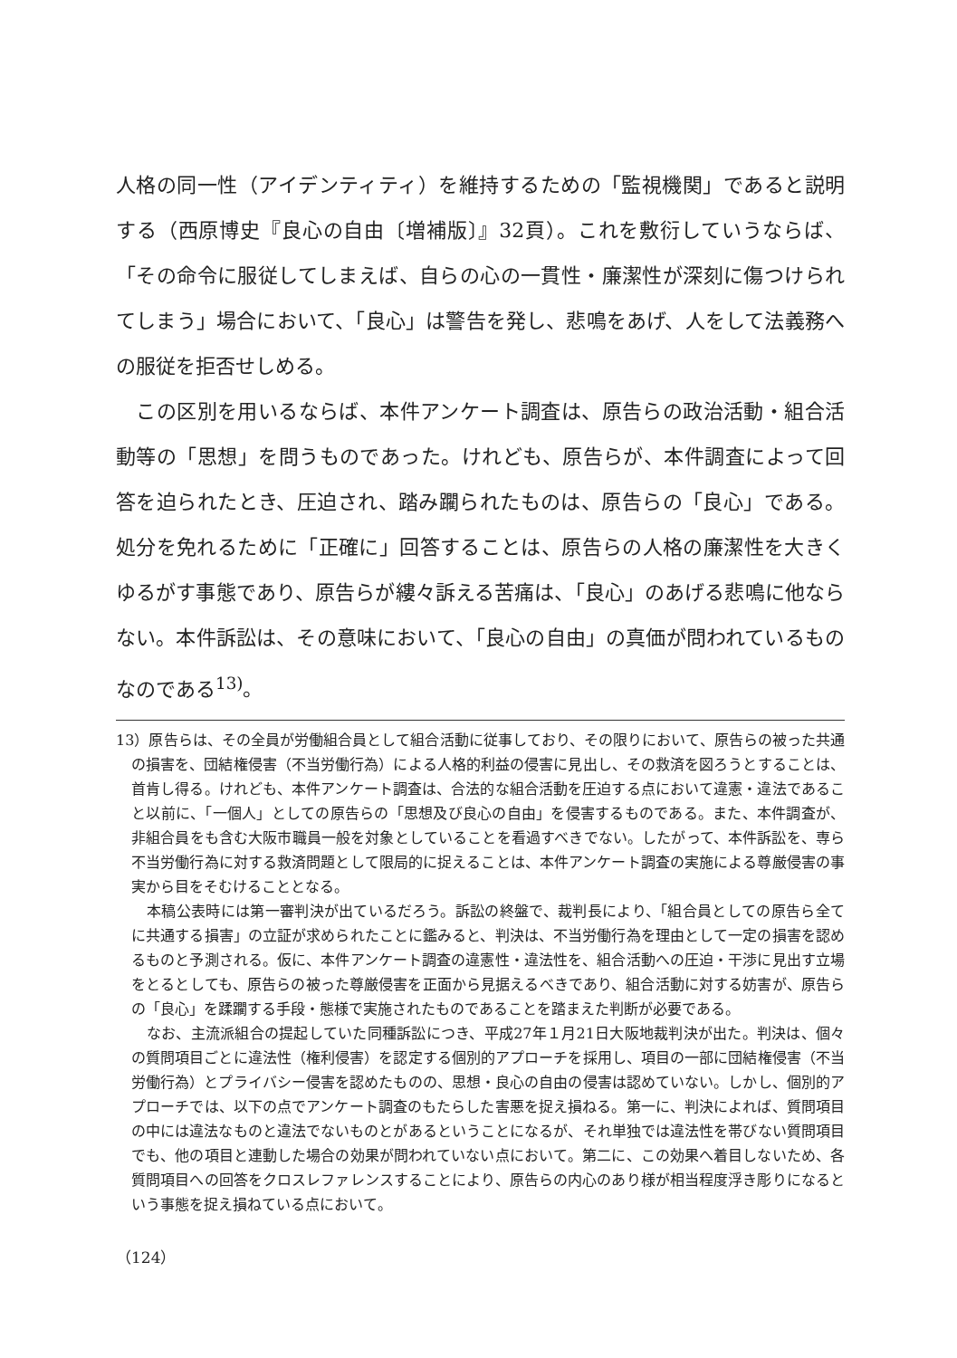人格の同一性（アイデンティティ）を維持するための「監視機関」であると説明する（西原博史『良心の自由〔増補版〕』32頁）。これを敷衍していうならば、「その命令に服従してしまえば、自らの心の一貫性・廉潔性が深刻に傷つけられてしまう」場合において、「良心」は警告を発し、悲鳴をあげ、人をして法義務への服従を拒否せしめる。
　この区別を用いるならば、本件アンケート調査は、原告らの政治活動・組合活動等の「思想」を問うものであった。けれども、原告らが、本件調査によって回答を迫られたとき、圧迫され、踏み躙られたものは、原告らの「良心」である。処分を免れるために「正確に」回答することは、原告らの人格の廉潔性を大きくゆるがす事態であり、原告らが縷々訴える苦痛は、「良心」のあげる悲鳴に他ならない。本件訴訟は、その意味において、「良心の自由」の真価が問われているものなのである<sup>13)</sup>。
13）原告らは、その全員が労働組合員として組合活動に従事しており、その限りにおいて、原告らの被った共通の損害を、団結権侵害（不当労働行為）による人格的利益の侵害に見出し、その救済を図ろうとすることは、首肯し得る。けれども、本件アンケート調査は、合法的な組合活動を圧迫する点において違憲・違法であること以前に、「一個人」としての原告らの「思想及び良心の自由」を侵害するものである。また、本件調査が、非組合員をも含む大阪市職員一般を対象としていることを看過すべきでない。したがって、本件訴訟を、専ら不当労働行為に対する救済問題として限局的に捉えることは、本件アンケート調査の実施による尊厳侵害の事実から目をそむけることとなる。
本稿公表時には第一審判決が出ているだろう。訴訟の終盤で、裁判長により、「組合員としての原告ら全てに共通する損害」の立証が求められたことに鑑みると、判決は、不当労働行為を理由として一定の損害を認めるものと予測される。仮に、本件アンケート調査の違憲性・違法性を、組合活動への圧迫・干渉に見出す立場をとるとしても、原告らの被った尊厳侵害を正面から見据えるべきであり、組合活動に対する妨害が、原告らの「良心」を蹂躙する手段・態様で実施されたものであることを踏まえた判断が必要である。
なお、主流派組合の提起していた同種訴訟につき、平成27年１月21日大阪地裁判決が出た。判決は、個々の質問項目ごとに違法性（権利侵害）を認定する個別的アプローチを採用し、項目の一部に団結権侵害（不当労働行為）とプライバシー侵害を認めたものの、思想・良心の自由の侵害は認めていない。しかし、個別的アプローチでは、以下の点でアンケート調査のもたらした害悪を捉え損ねる。第一に、判決によれば、質問項目の中には違法なものと違法でないものとがあるということになるが、それ単独では違法性を帯びない質問項目でも、他の項目と連動した場合の効果が問われていない点において。第二に、この効果へ着目しないため、各質問項目への回答をクロスレファレンスすることにより、原告らの内心のあり様が相当程度浮き彫りになるという事態を捉え損ねている点において。
（124）